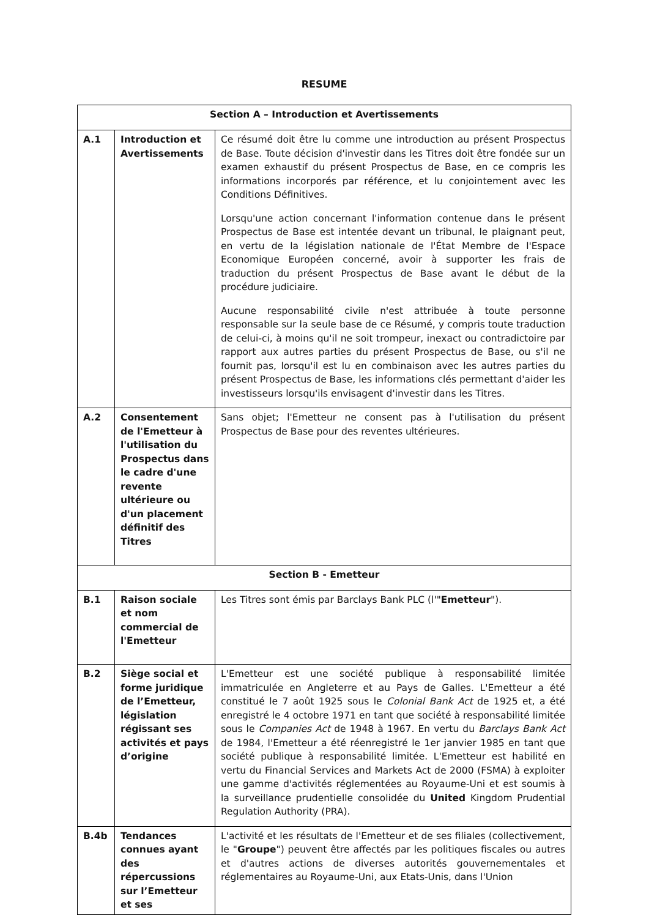RESUME
| Section A – Introduction et Avertissements | | |
| A.1 | Introduction et Avertissements | Ce résumé doit être lu comme une introduction au présent Prospectus de Base. Toute décision d'investir dans les Titres doit être fondée sur un examen exhaustif du présent Prospectus de Base, en ce compris les informations incorporés par référence, et lu conjointement avec les Conditions Définitives. Lorsqu'une action concernant l'information contenue dans le présent Prospectus de Base est intentée devant un tribunal, le plaignant peut, en vertu de la législation nationale de l'État Membre de l'Espace Economique Européen concerné, avoir à supporter les frais de traduction du présent Prospectus de Base avant le début de la procédure judiciaire. Aucune responsabilité civile n'est attribuée à toute personne responsable sur la seule base de ce Résumé, y compris toute traduction de celui-ci, à moins qu'il ne soit trompeur, inexact ou contradictoire par rapport aux autres parties du présent Prospectus de Base, ou s'il ne fournit pas, lorsqu'il est lu en combinaison avec les autres parties du présent Prospectus de Base, les informations clés permettant d'aider les investisseurs lorsqu'ils envisagent d'investir dans les Titres. |
| A.2 | Consentement de l'Emetteur à l'utilisation du Prospectus dans le cadre d'une revente ultérieure ou d'un placement définitif des Titres | Sans objet; l'Emetteur ne consent pas à l'utilisation du présent Prospectus de Base pour des reventes ultérieures. |
| Section B - Emetteur | | |
| B.1 | Raison sociale et nom commercial de l'Emetteur | Les Titres sont émis par Barclays Bank PLC (l'" Emetteur "). |
| B.2 | Siège social et forme juridique de l’Emetteur, législation régissant ses activités et pays d’origine | L'Emetteur est une société publique à responsabilité limitée immatriculée en Angleterre et au Pays de Galles. L'Emetteur a été constitué le 7 août 1925 sous le Colonial Bank Act de 1925 et, a été enregistré le 4 octobre 1971 en tant que société à responsabilité limitée sous le Companies Act de 1948 à 1967. En vertu du Barclays Bank Act de 1984, l'Emetteur a été réenregistré le 1er janvier 1985 en tant que société publique à responsabilité limitée. L'Emetteur est habilité en vertu du Financial Services and Markets Act de 2000 (FSMA) à exploiter une gamme d'activités réglementées au Royaume-Uni et est soumis à la surveillance prudentielle consolidée du United Kingdom Prudential Regulation Authority (PRA). |
| B.4b | Tendances connues ayant des répercussions sur l’Emetteur et ses | L'activité et les résultats de l'Emetteur et de ses filiales (collectivement, le " Groupe ") peuvent être affectés par les politiques fiscales ou autres et d'autres actions de diverses autorités gouvernementales et réglementaires au Royaume-Uni, aux Etats-Unis, dans l'Union |